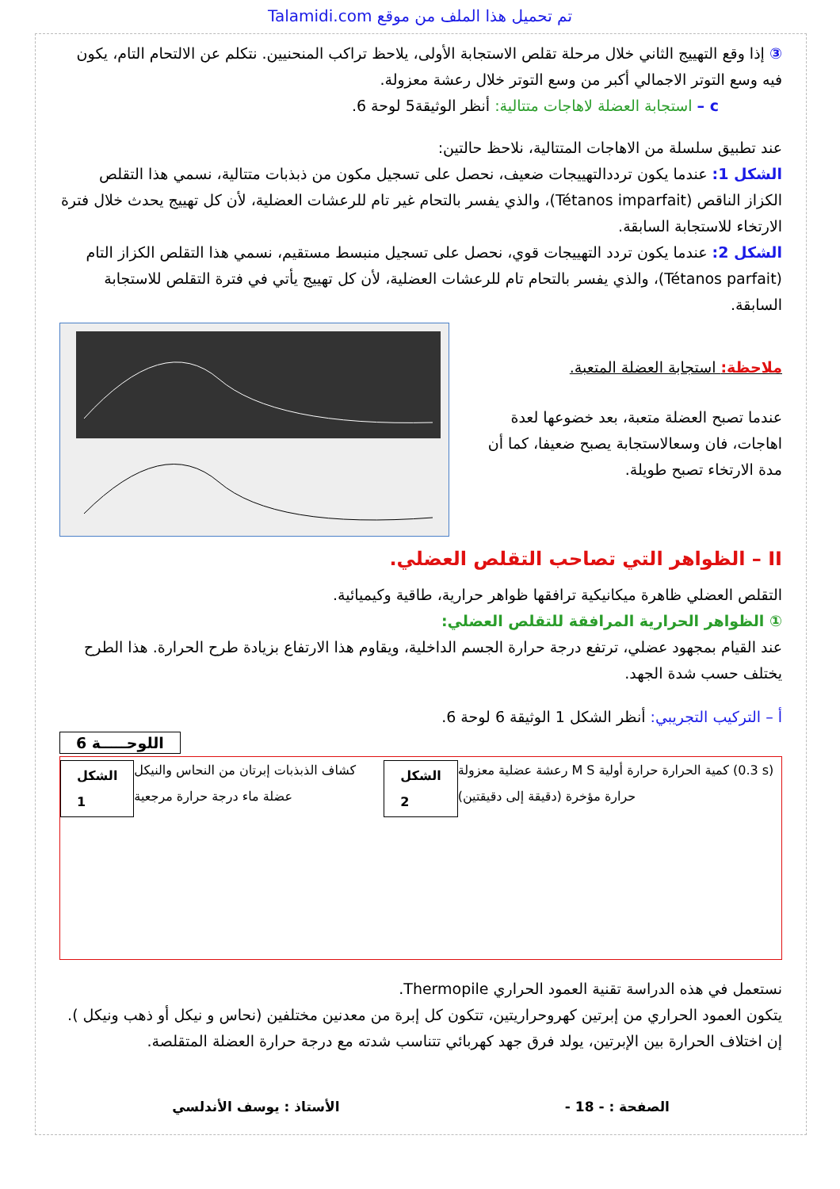Talamidi.com تم تحميل هذا الملف من موقع
③ إذا وقع التهييج الثاني خلال مرحلة تقلص الاستجابة الأولى، يلاحظ تراكب المنحنيين. نتكلم عن الالتحام التام، يكون فيه وسع التوتر الاجمالي أكبر من وسع التوتر خلال رعشة معزولة.
c – استجابة العضلة لاهاجات متتالية: أنظر الوثيقة5 لوحة 6.
عند تطبيق سلسلة من الاهاجات المتتالية، نلاحظ حالتين:
الشكل 1: عندما يكون ترددالتهييجات ضعيف، نحصل على تسجيل مكون من ذبذبات متتالية، نسمي هذا التقلص الكزاز الناقص (Tétanos imparfait)، والذي يفسر بالتحام غير تام للرعشات العضلية، لأن كل تهييج يحدث خلال فترة الارتخاء للاستجابة السابقة.
الشكل 2: عندما يكون تردد التهييجات قوي، نحصل على تسجيل منبسط مستقيم، نسمي هذا التقلص الكزاز التام (Tétanos parfait)، والذي يفسر بالتحام تام للرعشات العضلية، لأن كل تهييج يأتي في فترة التقلص للاستجابة السابقة.
ملاحظة: استجابة العضلة المتعبة.
عندما تصبح العضلة متعبة، بعد خضوعها لعدة اهاجات، فان وسعالاستجابة يصبح ضعيفا، كما أن مدة الارتخاء تصبح طويلة.
II – الظواهر التي تصاحب التقلص العضلي.
التقلص العضلي ظاهرة ميكانيكية ترافقها ظواهر حرارية، طاقية وكيميائية.
① الظواهر الحرارية المرافقة للتقلص العضلي:
عند القيام بمجهود عضلي، ترتفع درجة حرارة الجسم الداخلية، ويقاوم هذا الارتفاع بزيادة طرح الحرارة. هذا الطرح يختلف حسب شدة الجهد.
أ – التركيب التجريبي: أنظر الشكل 1 الوثيقة 6 لوحة 6.
اللوحـــــة 6
الشكل 1 كشاف الذبذبات إبرتان من النحاس والنيكل عضلة ماء درجة حرارة مرجعية الشكل 2 رعشة عضلية معزولة M S كمية الحرارة حرارة أولية (0.3 s) حرارة مؤخرة (دقيقة إلى دقيقتين)
نستعمل في هذه الدراسة تقنية العمود الحراري Thermopile.
يتكون العمود الحراري من إبرتين كهروحراريتين، تتكون كل إبرة من معدنين مختلفين (نحاس و نيكل أو ذهب ونيكل ).
إن اختلاف الحرارة بين الإبرتين، يولد فرق جهد كهربائي تتناسب شدته مع درجة حرارة العضلة المتقلصة.
الصفحة : - 18 - الأستاذ : يوسف الأندلسي